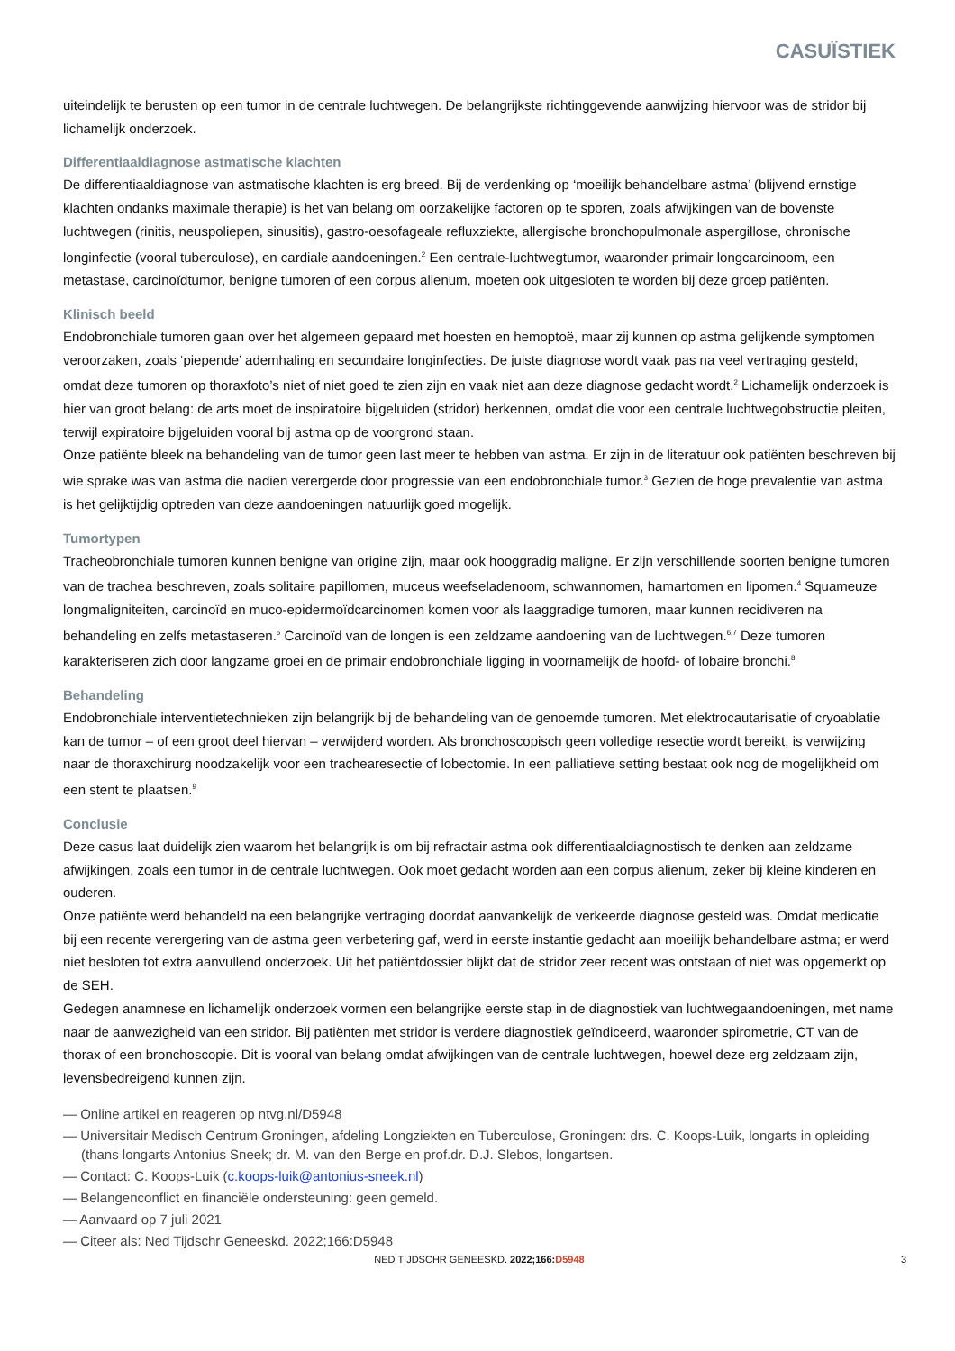CASUÏSTIEK
uiteindelijk te berusten op een tumor in de centrale luchtwegen. De belangrijkste richtinggevende aanwijzing hiervoor was de stridor bij lichamelijk onderzoek.
Differentiaaldiagnose astmatische klachten
De differentiaaldiagnose van astmatische klachten is erg breed. Bij de verdenking op ‘moeilijk behandelbare astma’ (blijvend ernstige klachten ondanks maximale therapie) is het van belang om oorzakelijke factoren op te sporen, zoals afwijkingen van de bovenste luchtwegen (rinitis, neuspoliepen, sinusitis), gastro-oesofageale refluxziekte, allergische bronchopulmonale aspergillose, chronische longinfectie (vooral tuberculose), en cardiale aandoeningen.<sup>2</sup> Een centrale-luchtwegtumor, waaronder primair longcarcinoom, een metastase, carcinoïdtumor, benigne tumoren of een corpus alienum, moeten ook uitgesloten te worden bij deze groep patiënten.
Klinisch beeld
Endobronchiale tumoren gaan over het algemeen gepaard met hoesten en hemoptoë, maar zij kunnen op astma gelijkende symptomen veroorzaken, zoals ‘piepende’ ademhaling en secundaire longinfecties. De juiste diagnose wordt vaak pas na veel vertraging gesteld, omdat deze tumoren op thoraxfoto’s niet of niet goed te zien zijn en vaak niet aan deze diagnose gedacht wordt.<sup>2</sup> Lichamelijk onderzoek is hier van groot belang: de arts moet de inspiratoire bijgeluiden (stridor) herkennen, omdat die voor een centrale luchtwegobstructie pleiten, terwijl expiratoire bijgeluiden vooral bij astma op de voorgrond staan.
Onze patiënte bleek na behandeling van de tumor geen last meer te hebben van astma. Er zijn in de literatuur ook patiënten beschreven bij wie sprake was van astma die nadien verergerde door progressie van een endobronchiale tumor.<sup>3</sup> Gezien de hoge prevalentie van astma is het gelijktijdig optreden van deze aandoeningen natuurlijk goed mogelijk.
Tumortypen
Tracheobronchiale tumoren kunnen benigne van origine zijn, maar ook hooggradig maligne. Er zijn verschillende soorten benigne tumoren van de trachea beschreven, zoals solitaire papillomen, muceus weefseladenoom, schwannomen, hamartomen en lipomen.<sup>4</sup> Squameuze longmaligniteiten, carcinoïd en muco-epidermoïdcarcinomen komen voor als laaggradige tumoren, maar kunnen recidiveren na behandeling en zelfs metastaseren.<sup>5</sup> Carcinoïd van de longen is een zeldzame aandoening van de luchtwegen.<sup>6,7</sup> Deze tumoren karakteriseren zich door langzame groei en de primair endobronchiale ligging in voornamelijk de hoofd- of lobaire bronchi.<sup>8</sup>
Behandeling
Endobronchiale interventietechnieken zijn belangrijk bij de behandeling van de genoemde tumoren. Met elektrocautarisatie of cryoablatie kan de tumor – of een groot deel hiervan – verwijderd worden. Als bronchoscopisch geen volledige resectie wordt bereikt, is verwijzing naar de thoraxchirurg noodzakelijk voor een trachearesectie of lobectomie. In een palliatieve setting bestaat ook nog de mogelijkheid om een stent te plaatsen.<sup>9</sup>
Conclusie
Deze casus laat duidelijk zien waarom het belangrijk is om bij refractair astma ook differentiaaldiagnostisch te denken aan zeldzame afwijkingen, zoals een tumor in de centrale luchtwegen. Ook moet gedacht worden aan een corpus alienum, zeker bij kleine kinderen en ouderen.
Onze patiënte werd behandeld na een belangrijke vertraging doordat aanvankelijk de verkeerde diagnose gesteld was. Omdat medicatie bij een recente verergering van de astma geen verbetering gaf, werd in eerste instantie gedacht aan moeilijk behandelbare astma; er werd niet besloten tot extra aanvullend onderzoek. Uit het patiëntdossier blijkt dat de stridor zeer recent was ontstaan of niet was opgemerkt op de SEH.
Gedegen anamnese en lichamelijk onderzoek vormen een belangrijke eerste stap in de diagnostiek van luchtwegaandoeningen, met name naar de aanwezigheid van een stridor. Bij patiënten met stridor is verdere diagnostiek geïndiceerd, waaronder spirometrie, CT van de thorax of een bronchoscopie. Dit is vooral van belang omdat afwijkingen van de centrale luchtwegen, hoewel deze erg zeldzaam zijn, levensbedreigend kunnen zijn.
— Online artikel en reageren op ntvg.nl/D5948
— Universitair Medisch Centrum Groningen, afdeling Longziekten en Tuberculose, Groningen: drs. C. Koops-Luik, longarts in opleiding (thans longarts Antonius Sneek; dr. M. van den Berge en prof.dr. D.J. Slebos, longartsen.
— Contact: C. Koops-Luik (c.koops-luik@antonius-sneek.nl)
— Belangenconflict en financiële ondersteuning: geen gemeld.
— Aanvaard op 7 juli 2021
— Citeer als: Ned Tijdschr Geneeskd. 2022;166:D5948
NED TIJDSCHR GENEESKD. 2022;166: D5948 3